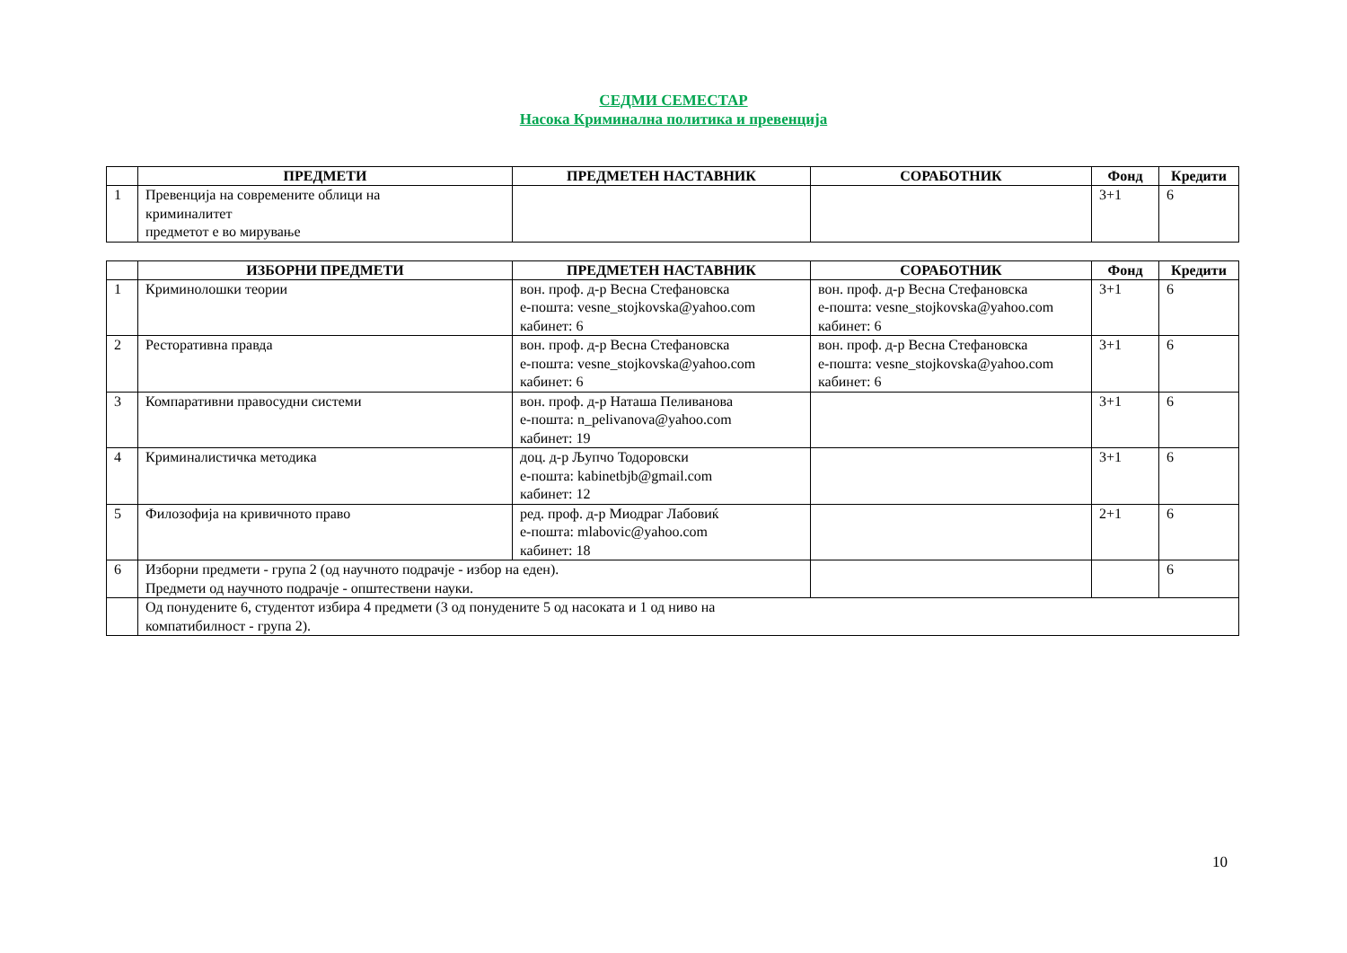СЕДМИ СЕМЕСТАР
Насока Криминална политика и превенција
| | ПРЕДМЕТИ | ПРЕДМЕТЕН НАСТАВНИК | СОРАБОТНИК | Фонд | Кредити |
| --- | --- | --- | --- | --- | --- |
| 1 | Превенција на современите облици на криминалитет предметот е во мирување | | | 3+1 | 6 |
| | ИЗБОРНИ ПРЕДМЕТИ | ПРЕДМЕТЕН НАСТАВНИК | СОРАБОТНИК | Фонд | Кредити |
| --- | --- | --- | --- | --- | --- |
| 1 | Криминолошки теории | вон. проф. д-р Весна Стефановска е-пошта: vesne_stojkovska@yahoo.com кабинет: 6 | вон. проф. д-р Весна Стефановска е-пошта: vesne_stojkovska@yahoo.com кабинет: 6 | 3+1 | 6 |
| 2 | Ресторативна правда | вон. проф. д-р Весна Стефановска е-пошта: vesne_stojkovska@yahoo.com кабинет: 6 | вон. проф. д-р Весна Стефановска е-пошта: vesne_stojkovska@yahoo.com кабинет: 6 | 3+1 | 6 |
| 3 | Компаративни правосудни системи | вон. проф. д-р Наташа Пеливанова е-пошта: n_pelivanova@yahoo.com кабинет: 19 | | 3+1 | 6 |
| 4 | Криминалистичка методика | доц. д-р Љупчо Тодоровски е-пошта: kabinetbjb@gmail.com кабинет: 12 | | 3+1 | 6 |
| 5 | Филозофија на кривичното право | ред. проф. д-р Миодраг Лабовиќ е-пошта: mlabovic@yahoo.com кабинет: 18 | | 2+1 | 6 |
| 6 | Изборни предмети - група 2 (од научното подрачје - избор на еден). Предмети од научното подрачје - општествени науки. | | | | 6 |
| | Од понудените 6, студентот избира 4 предмети (3 од понудените 5 од насоката и 1 од ниво на компатибилност - група 2). | | | | |
10